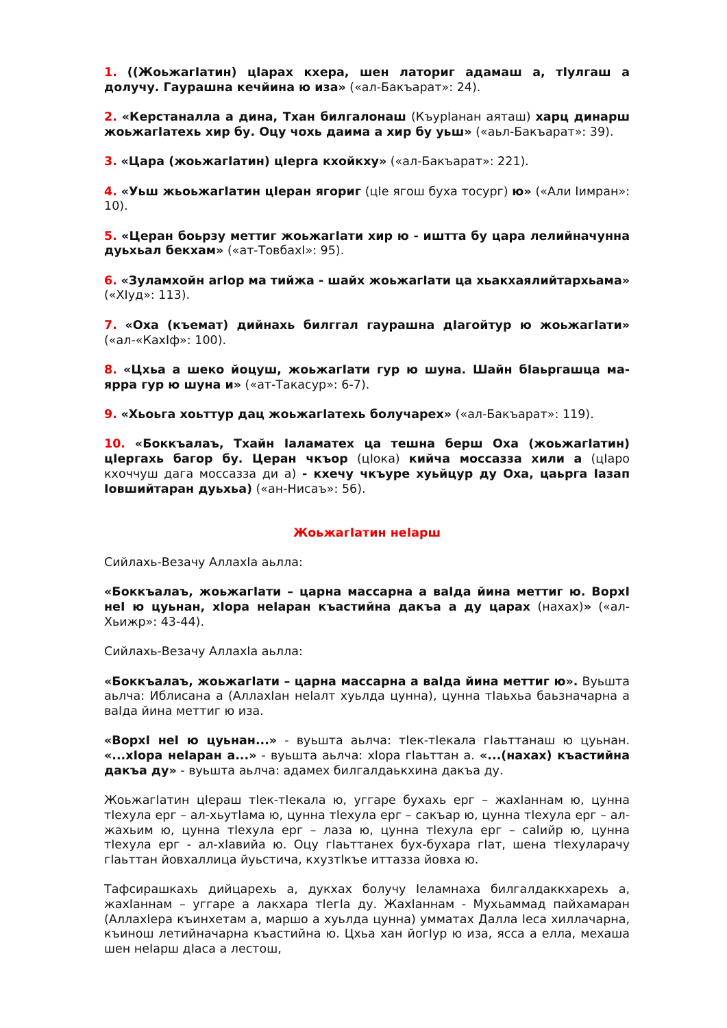1. ((ЖоьжагIатин) цIарах кхера, шен латориг адамаш а, тIулгаш а долучу. Гаурашна кечйина ю иза» («ал-Бакъарат»: 24).
2. «Керстаналла а дина, Тхан билгалонаш (КъурIанан аяташ) харц динарш жоьжагIатехь хир бу. Оцу чохь даима а хир бу уьш» («аьл-Бакъарат»: 39).
3. «Цара (жоьжагIатин) цIерга кхойкху» («ал-Бакъарат»: 221).
4. «Уьш жьоьжагIатин цIеран ягориг (цIе ягош буха тосург) ю» («Али Iимран»: 10).
5. «Церан боьрзу меттиг жоьжагIати хир ю - иштта бу цара лелийначунна дуьхьал бекхам» («ат-ТовбахI»: 95).
6. «Зуламхойн агIор ма тийжа - шайх жоьжагIати ца хьакхаялийтархьама» («ХIуд»: 113).
7. «Оха (къемат) дийнахь билггал гаурашна дIагойтур ю жоьжагIати» («ал-«КахIф»: 100).
8. «Цхьа а шеко йоцуш, жоьжагIати гур ю шуна. Шайн бIаьргашца ма-ярра гур ю шуна и» («ат-Такасур»: 6-7).
9. «Хьоьга хоьттур дац жоьжагIатехь болучарех» («ал-Бакъарат»: 119).
10. «Боккъалаъ, Тхайн Iаламатех ца тешна берш Оха (жоьжагIатин) цIергахь багор бу. Церан чкъор (цIока) кийча моссазза хили а (цIаро кхоччуш дага моссазза ди а) - кхечу чкъуре хуьйцур ду Оха, цаьрга Iазап Iовшийтаран дуьхьа) («ан-Нисаъ»: 56).
ЖоьжагIатин неIарш
Сийлахь-Везачу АллахIа аьлла:
«Боккъалаъ, жоьжагIати – царна массарна а ваIда йина меттиг ю. ВорхI неI ю цуьнан, хIора неIаран къастийна дакъа а ду царах (нахах)» («ал-Хьижр»: 43-44).
Сийлахь-Везачу АллахIа аьлла:
«Боккъалаъ, жоьжагIати – царна массарна а ваIда йина меттиг ю». Вуьшта аьлча: Иблисана а (АллахIан неIалт хуьлда цунна), цунна тIаьхьа баьзначарна а ваIда йина меттиг ю иза.
«ВорхI неI ю цуьнан...» - вуьшта аьлча: тIек-тIекала гIаьттанаш ю цуьнан. «...хIора неIаран а...» - вуьшта аьлча: хIора гIаьттан а. «...(нахах) къастийна дакъа ду» - вуьшта аьлча: адамех билгалдаькхина дакъа ду.
ЖоьжагIатин цIераш тIек-тIекала ю, уггаре бухахь ерг – жахIаннам ю, цунна тIехула ерг – ал-хьутIама ю, цунна тIехула ерг – сакъар ю, цунна тIехула ерг – ал-жахьим ю, цунна тIехула ерг – лаза ю, цунна тIехула ерг – саIийр ю, цунна тIехула ерг - ал-хIавийа ю. Оцу гIаьттанех бух-бухара гIат, шена тIехуларачу гIаьттан йовхаллица йуьстича, кхузтIкъе иттазза йовха ю.
Тафсирашкахь дийцарехь а, дукхах болучу Iеламнаха билгалдаккхарехь а, жахIаннам – уггаре а лакхара тIегIа ду. ЖахIаннам - Мухьаммад пайхамаран (АллахIера къинхетам а, маршо а хуьлда цунна) умматах Далла Iеса хиллачарна, къинош летийначарна къастийна ю. Цхьа хан йогIур ю иза, ясса а елла, мехаша шен неIарш дIаса а лестош,